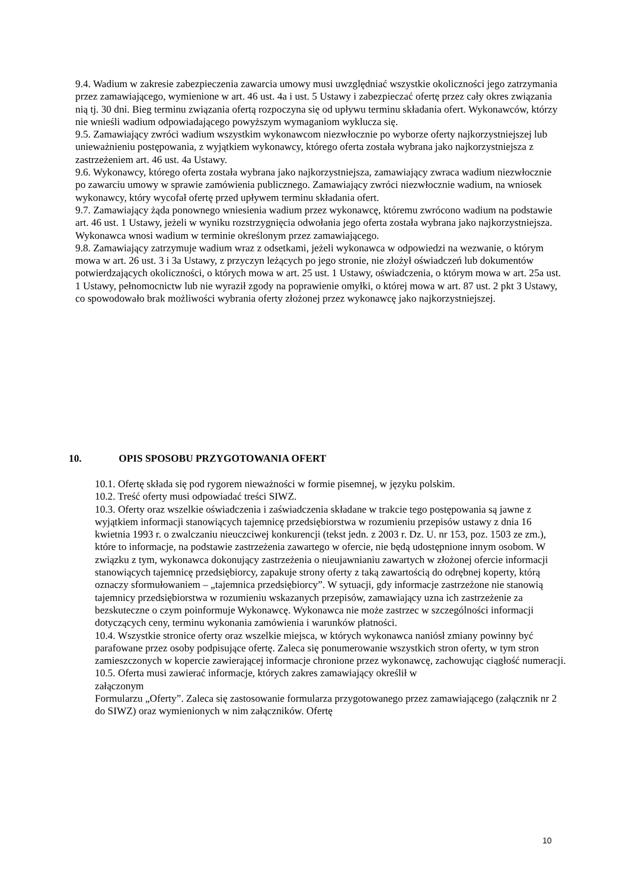9.4. Wadium w zakresie zabezpieczenia zawarcia umowy musi uwzględniać wszystkie okoliczności jego zatrzymania przez zamawiającego, wymienione w art. 46 ust. 4a i ust. 5 Ustawy i zabezpieczać ofertę przez cały okres związania nią tj. 30 dni. Bieg terminu związania ofertą rozpoczyna się od upływu terminu składania ofert. Wykonawców, którzy nie wnieśli wadium odpowiadającego powyższym wymaganiom wyklucza się.
9.5. Zamawiający zwróci wadium wszystkim wykonawcom niezwłocznie po wyborze oferty najkorzystniejszej lub unieważnieniu postępowania, z wyjątkiem wykonawcy, którego oferta została wybrana jako najkorzystniejsza z zastrzeżeniem art. 46 ust. 4a Ustawy.
9.6. Wykonawcy, którego oferta została wybrana jako najkorzystniejsza, zamawiający zwraca wadium niezwłocznie po zawarciu umowy w sprawie zamówienia publicznego. Zamawiający zwróci niezwłocznie wadium, na wniosek wykonawcy, który wycofał ofertę przed upływem terminu składania ofert.
9.7. Zamawiający żąda ponownego wniesienia wadium przez wykonawcę, któremu zwrócono wadium na podstawie art. 46 ust. 1 Ustawy, jeżeli w wyniku rozstrzygnięcia odwołania jego oferta została wybrana jako najkorzystniejsza. Wykonawca wnosi wadium w terminie określonym przez zamawiającego.
9.8. Zamawiający zatrzymuje wadium wraz z odsetkami, jeżeli wykonawca w odpowiedzi na wezwanie, o którym mowa w art. 26 ust. 3 i 3a Ustawy, z przyczyn leżących po jego stronie, nie złożył oświadczeń lub dokumentów potwierdzających okoliczności, o których mowa w art. 25 ust. 1 Ustawy, oświadczenia, o którym mowa w art. 25a ust. 1 Ustawy, pełnomocnictw lub nie wyraził zgody na poprawienie omyłki, o której mowa w art. 87 ust. 2 pkt 3 Ustawy, co spowodowało brak możliwości wybrania oferty złożonej przez wykonawcę jako najkorzystniejszej.
10. OPIS SPOSOBU PRZYGOTOWANIA OFERT
10.1. Ofertę składa się pod rygorem nieważności w formie pisemnej, w języku polskim.
10.2. Treść oferty musi odpowiadać treści SIWZ.
10.3. Oferty oraz wszelkie oświadczenia i zaświadczenia składane w trakcie tego postępowania są jawne z wyjątkiem informacji stanowiących tajemnicę przedsiębiorstwa w rozumieniu przepisów ustawy z dnia 16 kwietnia 1993 r. o zwalczaniu nieuczciwej konkurencji (tekst jedn. z 2003 r. Dz. U. nr 153, poz. 1503 ze zm.), które to informacje, na podstawie zastrzeżenia zawartego w ofercie, nie będą udostępnione innym osobom. W związku z tym, wykonawca dokonujący zastrzeżenia o nieujawnianiu zawartych w złożonej ofercie informacji stanowiących tajemnicę przedsiębiorcy, zapakuje strony oferty z taką zawartością do odrębnej koperty, którą oznaczy sformułowaniem – „tajemnica przedsiębiorcy”. W sytuacji, gdy informacje zastrzeżone nie stanowią tajemnicy przedsiębiorstwa w rozumieniu wskazanych przepisów, zamawiający uzna ich zastrzeżenie za bezskuteczne o czym poinformuje Wykonawcę. Wykonawca nie może zastrzec w szczególności informacji dotyczących ceny, terminu wykonania zamówienia i warunków płatności.
10.4. Wszystkie stronice oferty oraz wszelkie miejsca, w których wykonawca naniósł zmiany powinny być parafowane przez osoby podpisujące ofertę. Zaleca się ponumerowanie wszystkich stron oferty, w tym stron zamieszczonych w kopercie zawierającej informacje chronione przez wykonawcę, zachowując ciągłość numeracji.
10.5. Oferta musi zawierać informacje, których zakres zamawiający określił w
załączonym
Formularzu „Oferty”. Zaleca się zastosowanie formularza przygotowanego przez zamawiającego (załącznik nr 2 do SIWZ) oraz wymienionych w nim załączników. Ofertę
10